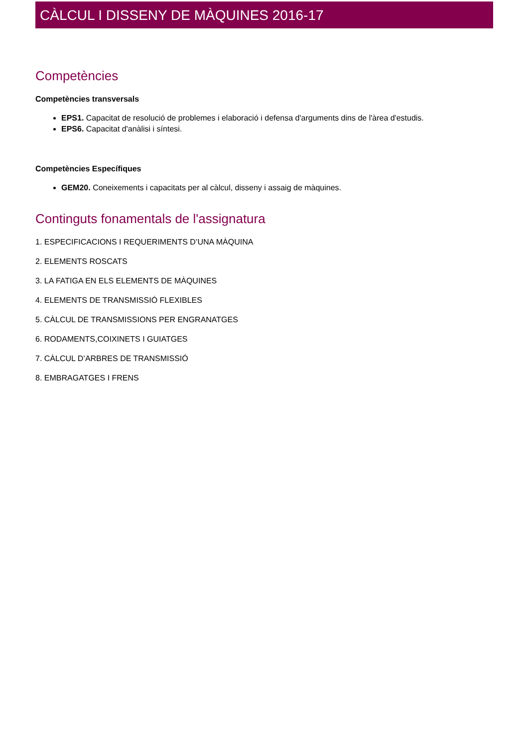CÀLCUL I DISSENY DE MÀQUINES 2016-17
Competències
Competències transversals
EPS1. Capacitat de resolució de problemes i elaboració i defensa d'arguments dins de l'àrea d'estudis.
EPS6. Capacitat d'anàlisi i síntesi.
Competències Específiques
GEM20. Coneixements i capacitats per al càlcul, disseny i assaig de màquines.
Continguts fonamentals de l'assignatura
1. ESPECIFICACIONS I REQUERIMENTS D’UNA MÀQUINA
2. ELEMENTS ROSCATS
3. LA FATIGA EN ELS ELEMENTS DE MÀQUINES
4. ELEMENTS DE TRANSMISSIÓ FLEXIBLES
5. CÀLCUL DE TRANSMISSIONS PER ENGRANATGES
6. RODAMENTS,COIXINETS I GUIATGES
7. CÀLCUL D’ARBRES DE TRANSMISSIÓ
8. EMBRAGATGES I FRENS